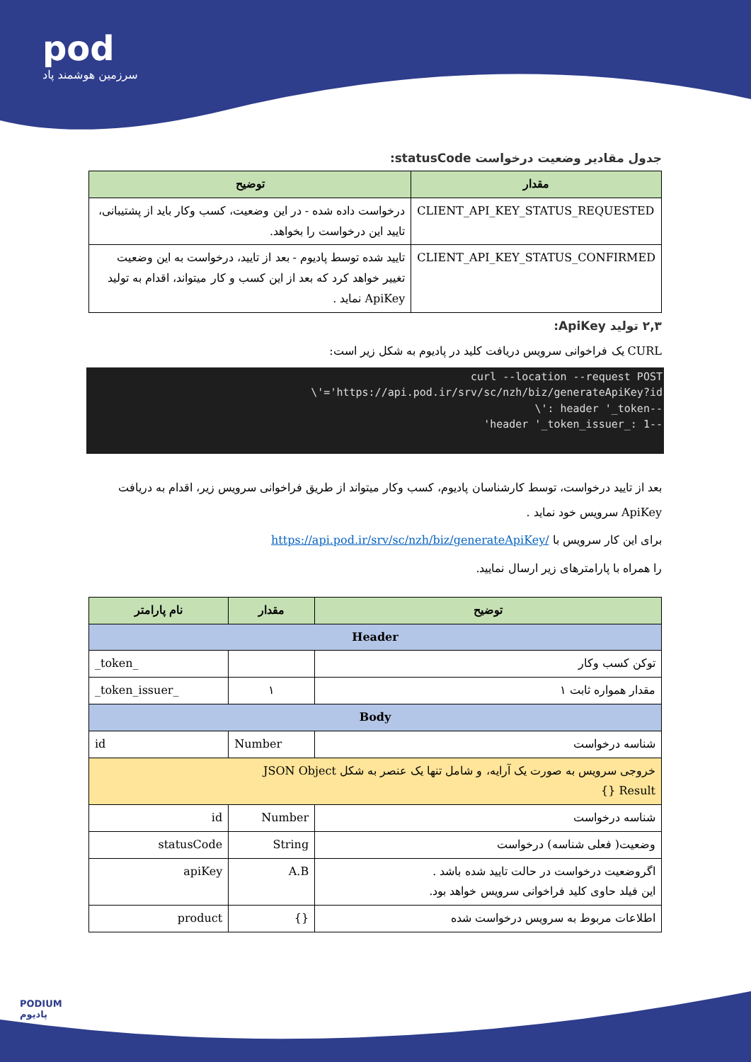pod
سرزمین هوشمند پاد
جدول مقادیر وضعیت درخواست statusCode:
| مقدار | توضیح |
| --- | --- |
| CLIENT_API_KEY_STATUS_REQUESTED | درخواست داده شده - در این وضعیت، کسب وکار باید از پشتیبانی، تایید این درخواست را بخواهد. |
| CLIENT_API_KEY_STATUS_CONFIRMED | تایید شده توسط پادیوم - بعد از تایید، درخواست به این وضعیت تغییر خواهد کرد که بعد از این کسب و کار میتواند، اقدام به تولید ApiKey نماید . |
۲,۳ تولید ApiKey:
CURL یک فراخوانی سرویس دریافت کلید در پادیوم به شکل زیر است:
curl --location --request POST
\'='https://api.pod.ir/srv/sc/nzh/biz/generateApiKey?id
\': header '_token--
'header '_token_issuer_: 1--
بعد از تایید درخواست، توسط کارشناسان پادیوم، کسب وکار میتواند از طریق فراخوانی سرویس زیر، اقدام به دریافت ApiKey سرویس خود نماید .
برای این کار سرویس با /https://api.pod.ir/srv/sc/nzh/biz/generateApiKey
را همراه با پارامترهای زیر ارسال نمایید.
| توضیح | مقدار | نام پارامتر |
| --- | --- | --- |
| Header | | |
| توکن کسب وکار | | _token_ |
| مقدار همواره ثابت ۱ | ۱ | _token_issuer_ |
| Body | | |
| شناسه درخواست | Number | id |
| خروجی سرویس به صورت یک آرایه، و شامل تنها یک عنصر به شکل JSON Object Result {} | | |
| شناسه درخواست | Number | id |
| وضعیت( فعلی شناسه) درخواست | String | statusCode |
| اگروضعیت درخواست در حالت تایید شده باشد . این فیلد حاوی کلید فراخوانی سرویس خواهد بود. | A.B | apiKey |
| اطلاعات مربوط به سرویس درخواست شده | {} | product |
PODIUM
پادیوم